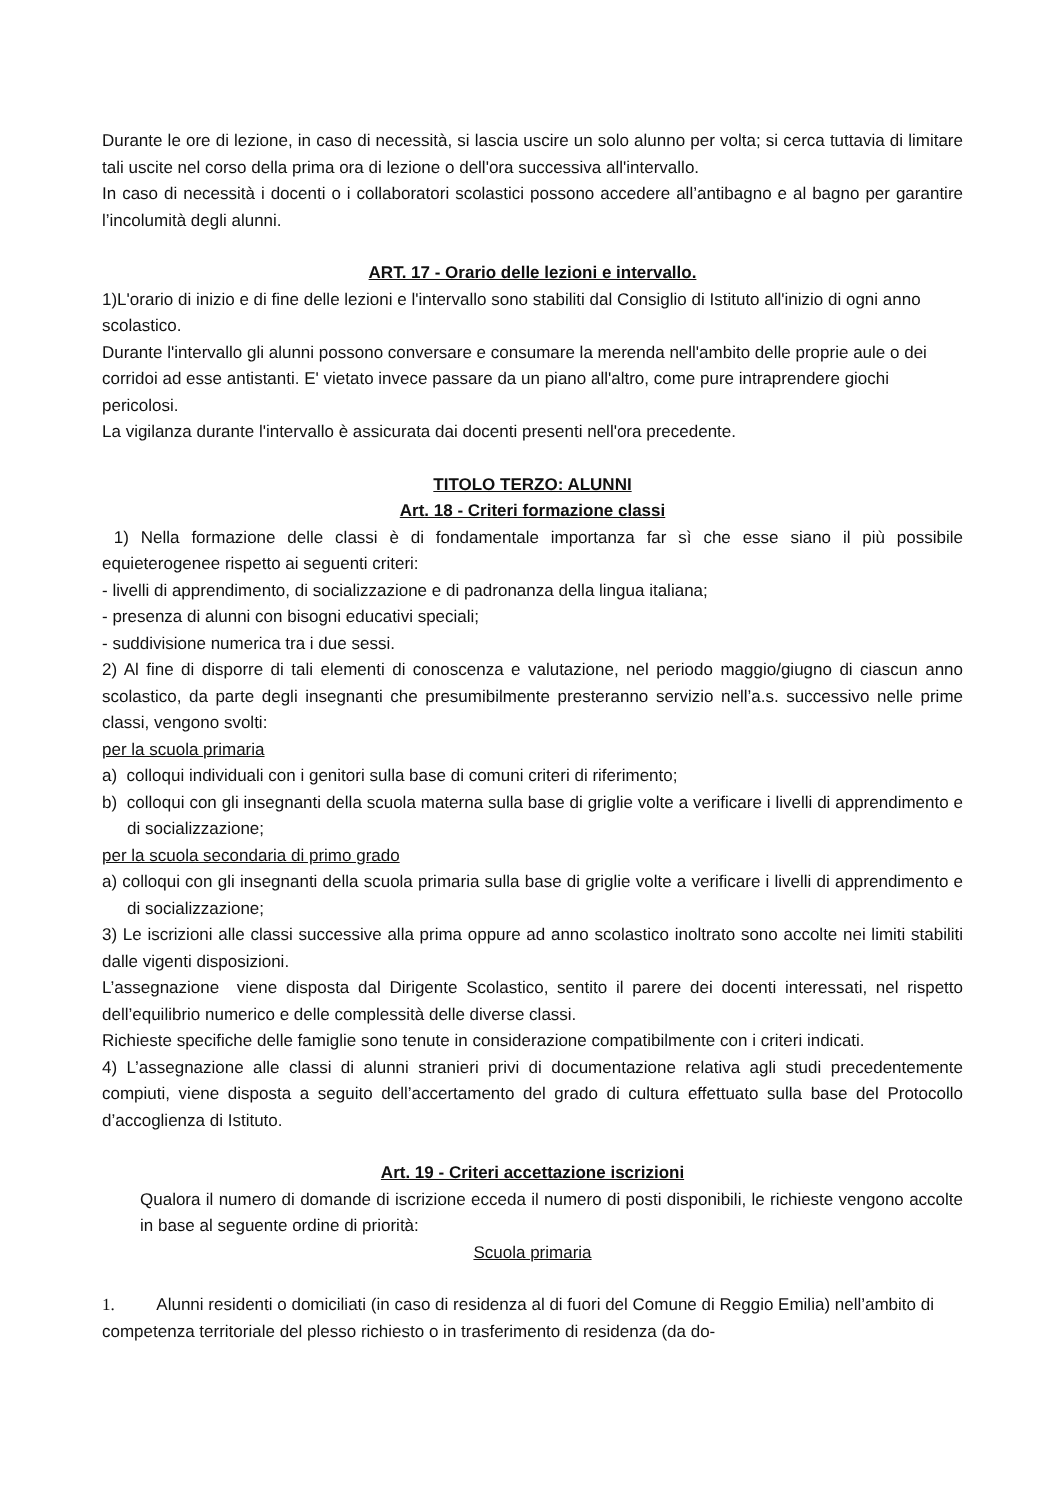Durante le ore di lezione, in caso di necessità, si lascia uscire un solo alunno per volta; si cerca tuttavia di limitare tali uscite nel corso della prima ora di lezione o dell'ora successiva all'intervallo.
In caso di necessità i docenti o i collaboratori scolastici possono accedere all’antibagno e al bagno per garantire l’incolumità degli alunni.
ART. 17 - Orario delle lezioni e intervallo.
1)L'orario di inizio e di fine delle lezioni e l'intervallo sono stabiliti dal Consiglio di Istituto all'inizio di ogni anno scolastico.
Durante l'intervallo gli alunni possono conversare e consumare la merenda nell'ambito delle proprie aule o dei corridoi ad esse antistanti. E' vietato invece passare da un piano all'altro, come pure intraprendere giochi pericolosi.
La vigilanza durante l'intervallo è assicurata dai docenti presenti nell'ora precedente.
TITOLO TERZO: ALUNNI
Art. 18 - Criteri formazione classi
1) Nella formazione delle classi è di fondamentale importanza far sì che esse siano il più possibile equieterogenee rispetto ai seguenti criteri:
- livelli di apprendimento, di socializzazione e di padronanza della lingua italiana;
- presenza di alunni con bisogni educativi speciali;
- suddivisione numerica tra i due sessi.
2) Al fine di disporre di tali elementi di conoscenza e valutazione, nel periodo maggio/giugno di ciascun anno scolastico, da parte degli insegnanti che presumibilmente presteranno servizio nell’a.s. successivo nelle prime classi, vengono svolti:
per la scuola primaria
a) colloqui individuali con i genitori sulla base di comuni criteri di riferimento;
b) colloqui con gli insegnanti della scuola materna sulla base di griglie volte a verificare i livelli di apprendimento e di socializzazione;
per la scuola secondaria di primo grado
a) colloqui con gli insegnanti della scuola primaria sulla base di griglie volte a verificare i livelli di apprendimento e di socializzazione;
3) Le iscrizioni alle classi successive alla prima oppure ad anno scolastico inoltrato sono accolte nei limiti stabiliti dalle vigenti disposizioni.
L’assegnazione viene disposta dal Dirigente Scolastico, sentito il parere dei docenti interessati, nel rispetto dell’equilibrio numerico e delle complessità delle diverse classi.
Richieste specifiche delle famiglie sono tenute in considerazione compatibilmente con i criteri indicati.
4) L’assegnazione alle classi di alunni stranieri privi di documentazione relativa agli studi precedentemente compiuti, viene disposta a seguito dell’accertamento del grado di cultura effettuato sulla base del Protocollo d’accoglienza di Istituto.
Art. 19 - Criteri accettazione iscrizioni
Qualora il numero di domande di iscrizione ecceda il numero di posti disponibili, le richieste vengono accolte in base al seguente ordine di priorità:
Scuola primaria
1. Alunni residenti o domiciliati (in caso di residenza al di fuori del Comune di Reggio Emilia) nell’ambito di competenza territoriale del plesso richiesto o in trasferimento di residenza (da do-